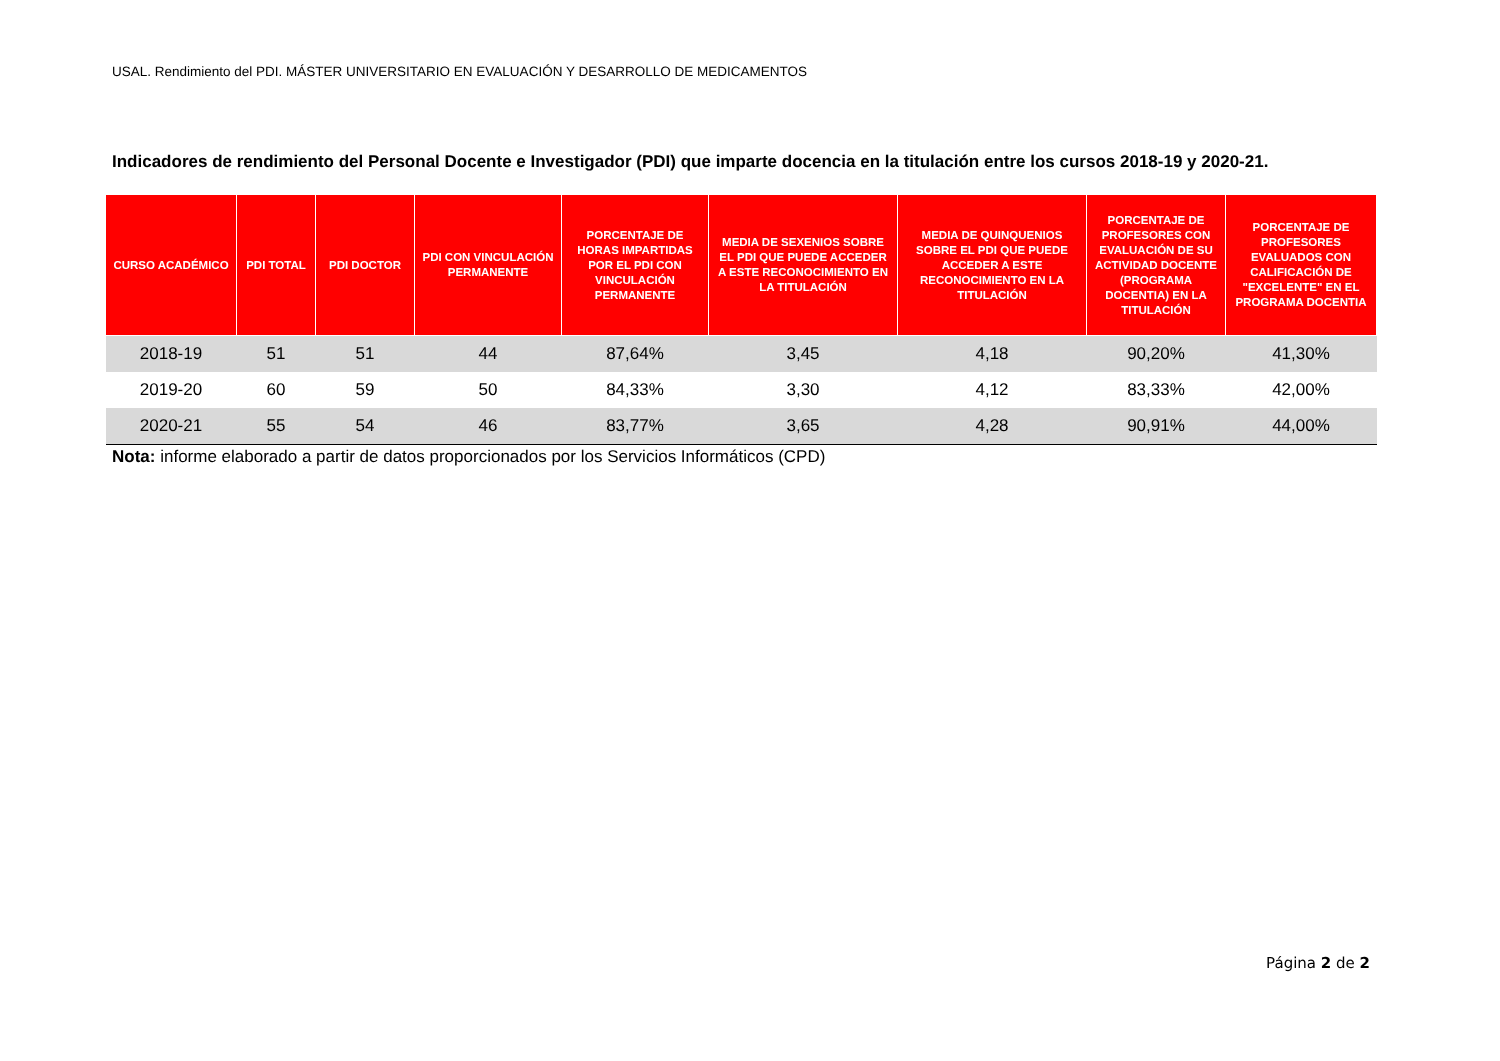USAL. Rendimiento del PDI. MÁSTER UNIVERSITARIO EN EVALUACIÓN Y DESARROLLO DE MEDICAMENTOS
Indicadores de rendimiento del Personal Docente e Investigador (PDI) que imparte docencia en la titulación entre los cursos 2018-19 y 2020-21.
| CURSO ACADÉMICO | PDI TOTAL | PDI DOCTOR | PDI CON VINCULACIÓN PERMANENTE | PORCENTAJE DE HORAS IMPARTIDAS POR EL PDI CON VINCULACIÓN PERMANENTE | MEDIA DE SEXENIOS SOBRE EL PDI QUE PUEDE ACCEDER A ESTE RECONOCIMIENTO EN LA TITULACIÓN | MEDIA DE QUINQUENIOS SOBRE EL PDI QUE PUEDE ACCEDER A ESTE RECONOCIMIENTO EN LA TITULACIÓN | PORCENTAJE DE PROFESORES CON EVALUACIÓN DE SU ACTIVIDAD DOCENTE (PROGRAMA DOCENTIA) EN LA TITULACIÓN | PORCENTAJE DE PROFESORES EVALUADOS CON CALIFICACIÓN DE "EXCELENTE" EN EL PROGRAMA DOCENTIA |
| --- | --- | --- | --- | --- | --- | --- | --- | --- |
| 2018-19 | 51 | 51 | 44 | 87,64% | 3,45 | 4,18 | 90,20% | 41,30% |
| 2019-20 | 60 | 59 | 50 | 84,33% | 3,30 | 4,12 | 83,33% | 42,00% |
| 2020-21 | 55 | 54 | 46 | 83,77% | 3,65 | 4,28 | 90,91% | 44,00% |
Nota: informe elaborado a partir de datos proporcionados por los Servicios Informáticos (CPD)
Página 2 de 2